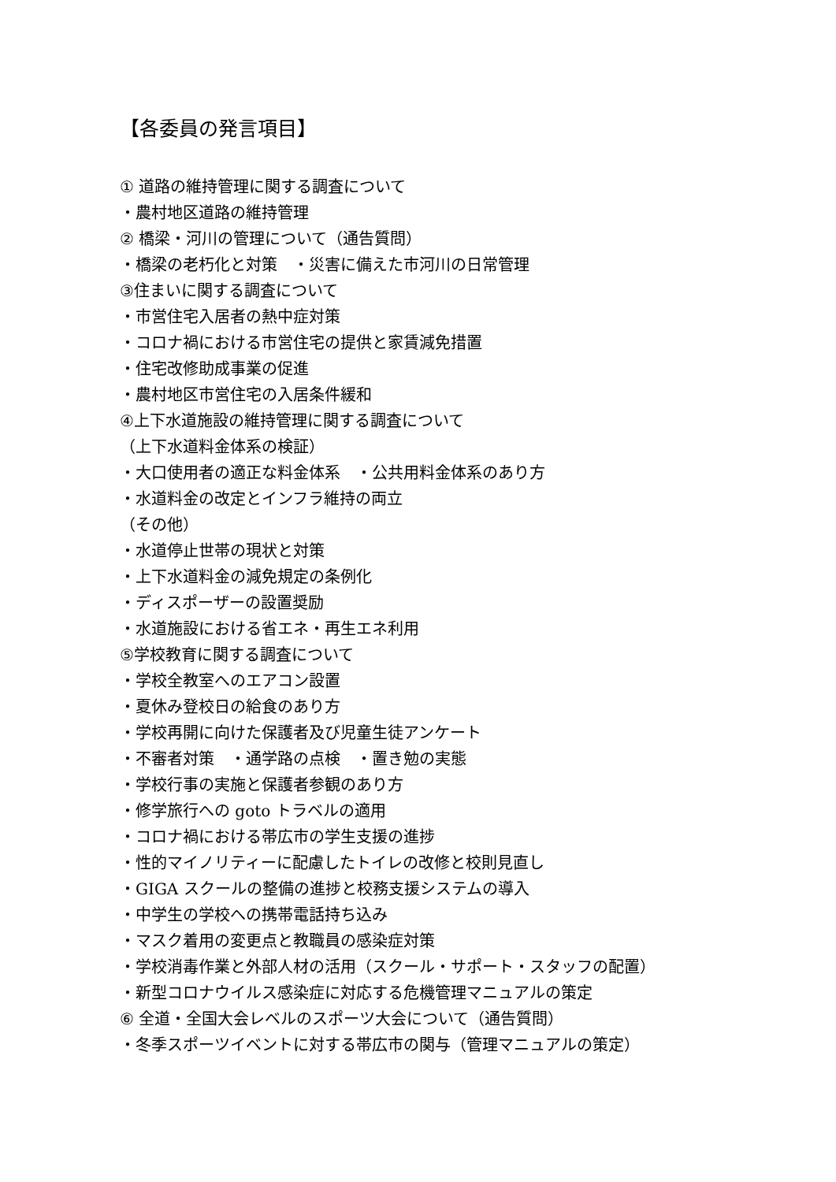【各委員の発言項目】
① 道路の維持管理に関する調査について
・農村地区道路の維持管理
② 橋梁・河川の管理について（通告質問）
・橋梁の老朽化と対策　・災害に備えた市河川の日常管理
③住まいに関する調査について
・市営住宅入居者の熱中症対策
・コロナ禍における市営住宅の提供と家賃減免措置
・住宅改修助成事業の促進
・農村地区市営住宅の入居条件緩和
④上下水道施設の維持管理に関する調査について
（上下水道料金体系の検証）
・大口使用者の適正な料金体系　・公共用料金体系のあり方
・水道料金の改定とインフラ維持の両立
（その他）
・水道停止世帯の現状と対策
・上下水道料金の減免規定の条例化
・ディスポーザーの設置奨励
・水道施設における省エネ・再生エネ利用
⑤学校教育に関する調査について
・学校全教室へのエアコン設置
・夏休み登校日の給食のあり方
・学校再開に向けた保護者及び児童生徒アンケート
・不審者対策　・通学路の点検　・置き勉の実態
・学校行事の実施と保護者参観のあり方
・修学旅行への goto トラベルの適用
・コロナ禍における帯広市の学生支援の進捗
・性的マイノリティーに配慮したトイレの改修と校則見直し
・GIGA スクールの整備の進捗と校務支援システムの導入
・中学生の学校への携帯電話持ち込み
・マスク着用の変更点と教職員の感染症対策
・学校消毒作業と外部人材の活用（スクール・サポート・スタッフの配置）
・新型コロナウイルス感染症に対応する危機管理マニュアルの策定
⑥ 全道・全国大会レベルのスポーツ大会について（通告質問）
・冬季スポーツイベントに対する帯広市の関与（管理マニュアルの策定）